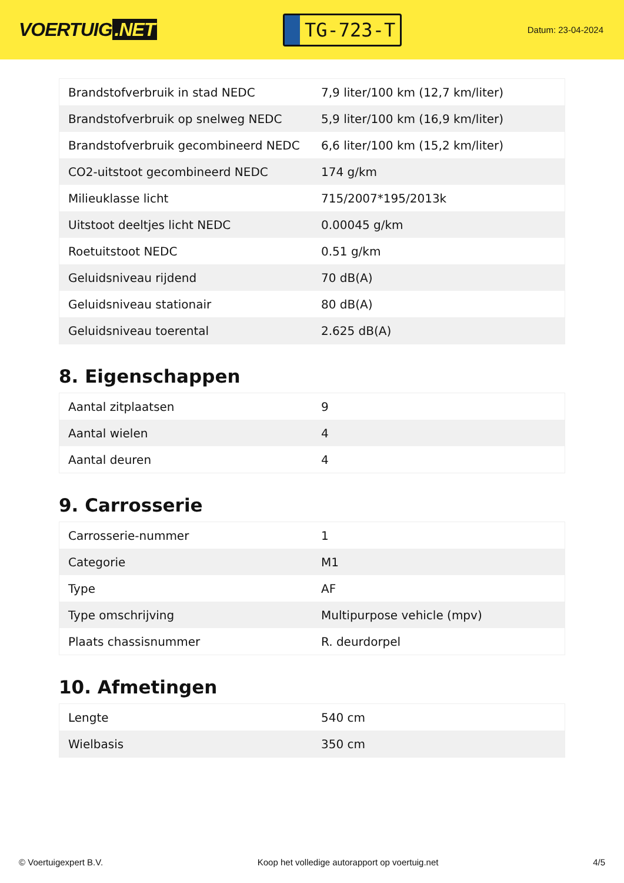VOERTUIG.NET
TG-723-T
Datum: 23-04-2024
| Brandstofverbruik in stad NEDC | 7,9 liter/100 km (12,7 km/liter) |
| Brandstofverbruik op snelweg NEDC | 5,9 liter/100 km (16,9 km/liter) |
| Brandstofverbruik gecombineerd NEDC | 6,6 liter/100 km (15,2 km/liter) |
| CO2-uitstoot gecombineerd NEDC | 174 g/km |
| Milieuklasse licht | 715/2007*195/2013k |
| Uitstoot deeltjes licht NEDC | 0.00045 g/km |
| Roetuitstoot NEDC | 0.51 g/km |
| Geluidsniveau rijdend | 70 dB(A) |
| Geluidsniveau stationair | 80 dB(A) |
| Geluidsniveau toerental | 2.625 dB(A) |
8. Eigenschappen
| Aantal zitplaatsen | 9 |
| Aantal wielen | 4 |
| Aantal deuren | 4 |
9. Carrosserie
| Carrosserie-nummer | 1 |
| Categorie | M1 |
| Type | AF |
| Type omschrijving | Multipurpose vehicle (mpv) |
| Plaats chassisnummer | R. deurdorpel |
10. Afmetingen
| Lengte | 540 cm |
| Wielbasis | 350 cm |
© Voertuigexpert B.V. Koop het volledige autorapport op voertuig.net 4/5